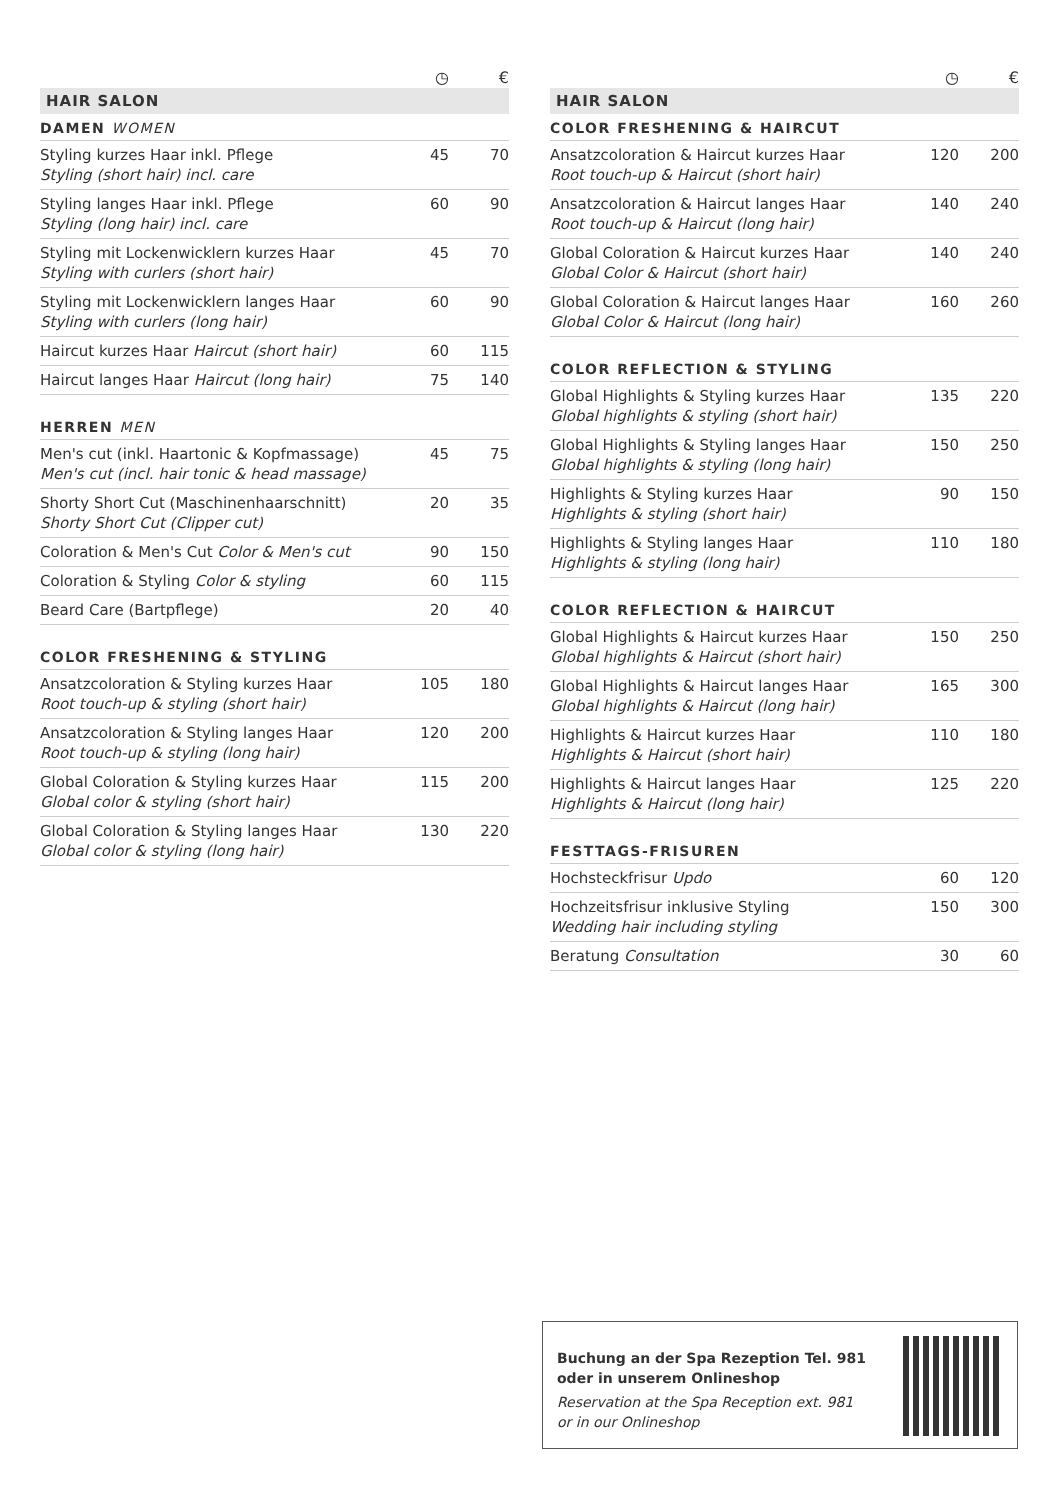| | ◷ | € |
HAIR SALON
DAMEN WOMEN
| Styling kurzes Haar inkl. Pflege Styling (short hair) incl. care | 45 | 70 |
| Styling langes Haar inkl. Pflege Styling (long hair) incl. care | 60 | 90 |
| Styling mit Lockenwicklern kurzes Haar Styling with curlers (short hair) | 45 | 70 |
| Styling mit Lockenwicklern langes Haar Styling with curlers (long hair) | 60 | 90 |
| Haircut kurzes Haar Haircut (short hair) | 60 | 115 |
| Haircut langes Haar Haircut (long hair) | 75 | 140 |
HERREN MEN
| Men's cut (inkl. Haartonic & Kopfmassage) Men's cut (incl. hair tonic & head massage) | 45 | 75 |
| Shorty Short Cut (Maschinenhaarschnitt) Shorty Short Cut (Clipper cut) | 20 | 35 |
| Coloration & Men's Cut Color & Men's cut | 90 | 150 |
| Coloration & Styling Color & styling | 60 | 115 |
| Beard Care (Bartpflege) | 20 | 40 |
COLOR FRESHENING & STYLING
| Ansatzcoloration & Styling kurzes Haar Root touch-up & styling (short hair) | 105 | 180 |
| Ansatzcoloration & Styling langes Haar Root touch-up & styling (long hair) | 120 | 200 |
| Global Coloration & Styling kurzes Haar Global color & styling (short hair) | 115 | 200 |
| Global Coloration & Styling langes Haar Global color & styling (long hair) | 130 | 220 |
| | ◷ | € |
HAIR SALON
COLOR FRESHENING & HAIRCUT
| Ansatzcoloration & Haircut kurzes Haar Root touch-up & Haircut (short hair) | 120 | 200 |
| Ansatzcoloration & Haircut langes Haar Root touch-up & Haircut (long hair) | 140 | 240 |
| Global Coloration & Haircut kurzes Haar Global Color & Haircut (short hair) | 140 | 240 |
| Global Coloration & Haircut langes Haar Global Color & Haircut (long hair) | 160 | 260 |
COLOR REFLECTION & STYLING
| Global Highlights & Styling kurzes Haar Global highlights & styling (short hair) | 135 | 220 |
| Global Highlights & Styling langes Haar Global highlights & styling (long hair) | 150 | 250 |
| Highlights & Styling kurzes Haar Highlights & styling (short hair) | 90 | 150 |
| Highlights & Styling langes Haar Highlights & styling (long hair) | 110 | 180 |
COLOR REFLECTION & HAIRCUT
| Global Highlights & Haircut kurzes Haar Global highlights & Haircut (short hair) | 150 | 250 |
| Global Highlights & Haircut langes Haar Global highlights & Haircut (long hair) | 165 | 300 |
| Highlights & Haircut kurzes Haar Highlights & Haircut (short hair) | 110 | 180 |
| Highlights & Haircut langes Haar Highlights & Haircut (long hair) | 125 | 220 |
FESTTAGS-FRISUREN
| Hochsteckfrisur Updo | 60 | 120 |
| Hochzeitsfrisur inklusive Styling Wedding hair including styling | 150 | 300 |
| Beratung Consultation | 30 | 60 |
Buchung an der Spa Rezeption Tel. 981
oder in unserem Onlineshop
Reservation at the Spa Reception ext. 981
or in our Onlineshop